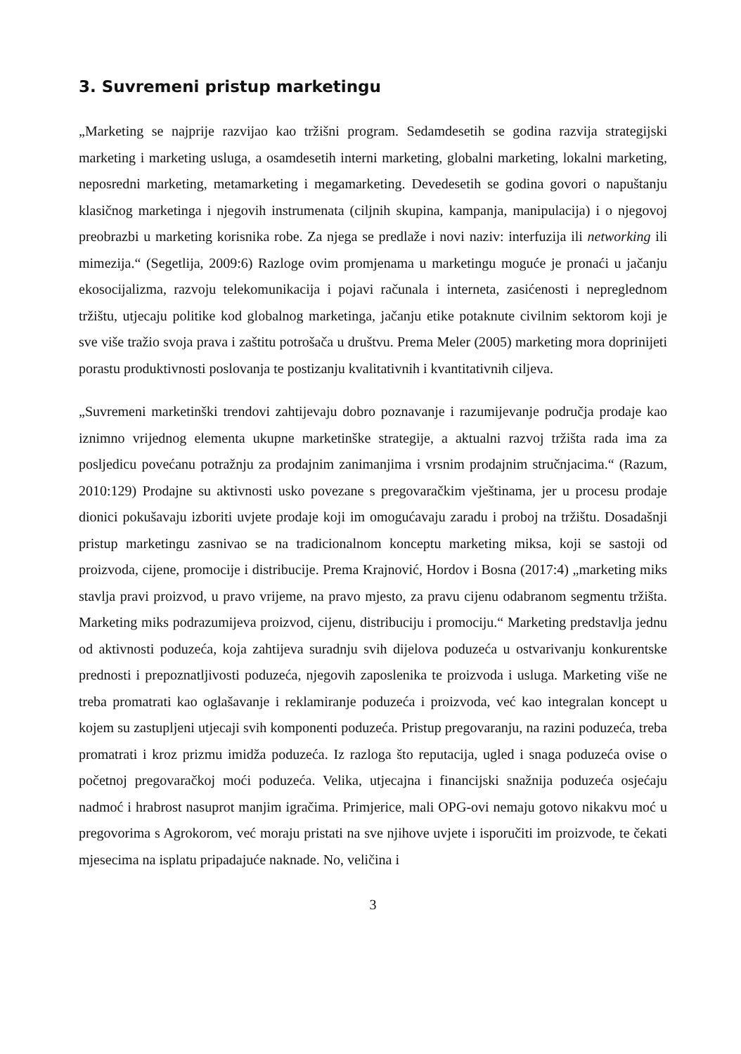3. Suvremeni pristup marketingu
„Marketing se najprije razvijao kao tržišni program. Sedamdesetih se godina razvija strategijski marketing i marketing usluga, a osamdesetih interni marketing, globalni marketing, lokalni marketing, neposredni marketing, metamarketing i megamarketing. Devedesetih se godina govori o napuštanju klasičnog marketinga i njegovih instrumenata (ciljnih skupina, kampanja, manipulacija) i o njegovoj preobrazbi u marketing korisnika robe. Za njega se predlaže i novi naziv: interfuzija ili networking ili mimezija.“ (Segetlija, 2009:6) Razloge ovim promjenama u marketingu moguće je pronaći u jačanju ekosocijalizma, razvoju telekomunikacija i pojavi računala i interneta, zasićenosti i nepreglednom tržištu, utjecaju politike kod globalnog marketinga, jačanju etike potaknute civilnim sektorom koji je sve više tražio svoja prava i zaštitu potrošača u društvu. Prema Meler (2005) marketing mora doprinijeti porastu produktivnosti poslovanja te postizanju kvalitativnih i kvantitativnih ciljeva.
„Suvremeni marketinški trendovi zahtijevaju dobro poznavanje i razumijevanje područja prodaje kao iznimno vrijednog elementa ukupne marketinške strategije, a aktualni razvoj tržišta rada ima za posljedicu povećanu potražnju za prodajnim zanimanjima i vrsnim prodajnim stručnjacima.“ (Razum, 2010:129) Prodajne su aktivnosti usko povezane s pregovaračkim vještinama, jer u procesu prodaje dionici pokušavaju izboriti uvjete prodaje koji im omogućavaju zaradu i proboj na tržištu. Dosadašnji pristup marketingu zasnivao se na tradicionalnom konceptu marketing miksa, koji se sastoji od proizvoda, cijene, promocije i distribucije. Prema Krajnović, Hordov i Bosna (2017:4) „marketing miks stavlja pravi proizvod, u pravo vrijeme, na pravo mjesto, za pravu cijenu odabranom segmentu tržišta. Marketing miks podrazumijeva proizvod, cijenu, distribuciju i promociju.“ Marketing predstavlja jednu od aktivnosti poduzeća, koja zahtijeva suradnju svih dijelova poduzeća u ostvarivanju konkurentske prednosti i prepoznatljivosti poduzeća, njegovih zaposlenika te proizvoda i usluga. Marketing više ne treba promatrati kao oglašavanje i reklamiranje poduzeća i proizvoda, već kao integralan koncept u kojem su zastupljeni utjecaji svih komponenti poduzeća. Pristup pregovaranju, na razini poduzeća, treba promatrati i kroz prizmu imidža poduzeća. Iz razloga što reputacija, ugled i snaga poduzeća ovise o početnoj pregovaračkoj moći poduzeća. Velika, utjecajna i financijski snažnija poduzeća osjećaju nadmoć i hrabrost nasuprot manjim igračima. Primjerice, mali OPG-ovi nemaju gotovo nikakvu moć u pregovorima s Agrokorom, već moraju pristati na sve njihove uvjete i isporučiti im proizvode, te čekati mjesecima na isplatu pripadajuće naknade. No, veličina i
3